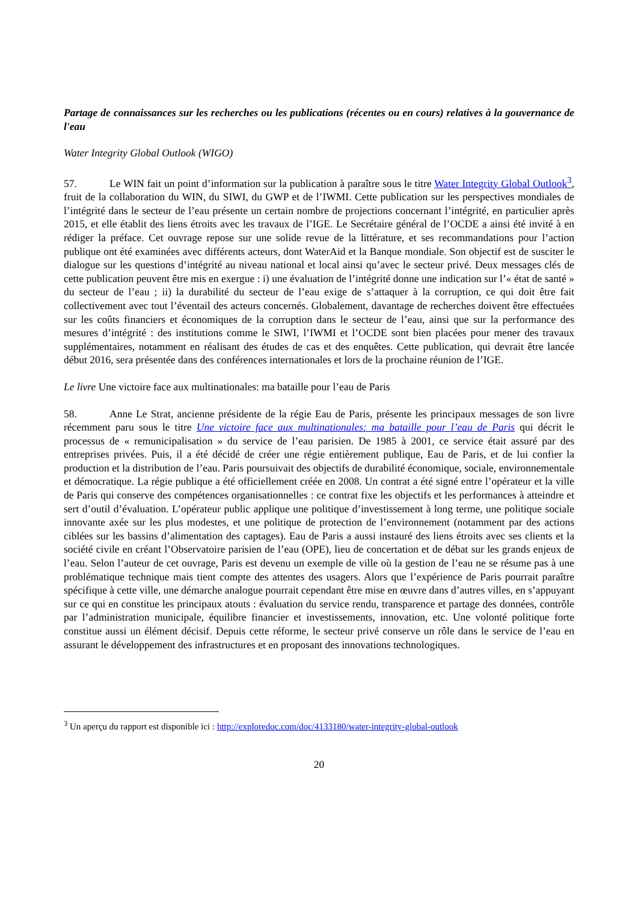Partage de connaissances sur les recherches ou les publications (récentes ou en cours) relatives à la gouvernance de l'eau
Water Integrity Global Outlook (WIGO)
57. Le WIN fait un point d’information sur la publication à paraître sous le titre Water Integrity Global Outlook<sup>3</sup>, fruit de la collaboration du WIN, du SIWI, du GWP et de l’IWMI. Cette publication sur les perspectives mondiales de l’intégrité dans le secteur de l’eau présente un certain nombre de projections concernant l’intégrité, en particulier après 2015, et elle établit des liens étroits avec les travaux de l’IGE. Le Secrétaire général de l’OCDE a ainsi été invité à en rédiger la préface. Cet ouvrage repose sur une solide revue de la littérature, et ses recommandations pour l’action publique ont été examinées avec différents acteurs, dont WaterAid et la Banque mondiale. Son objectif est de susciter le dialogue sur les questions d’intégrité au niveau national et local ainsi qu’avec le secteur privé. Deux messages clés de cette publication peuvent être mis en exergue : i) une évaluation de l’intégrité donne une indication sur l’« état de santé » du secteur de l’eau ; ii) la durabilité du secteur de l’eau exige de s’attaquer à la corruption, ce qui doit être fait collectivement avec tout l’éventail des acteurs concernés. Globalement, davantage de recherches doivent être effectuées sur les coûts financiers et économiques de la corruption dans le secteur de l’eau, ainsi que sur la performance des mesures d’intégrité : des institutions comme le SIWI, l’IWMI et l’OCDE sont bien placées pour mener des travaux supplémentaires, notamment en réalisant des études de cas et des enquêtes. Cette publication, qui devrait être lancée début 2016, sera présentée dans des conférences internationales et lors de la prochaine réunion de l’IGE.
Le livre Une victoire face aux multinationales: ma bataille pour l’eau de Paris
58. Anne Le Strat, ancienne présidente de la régie Eau de Paris, présente les principaux messages de son livre récemment paru sous le titre Une victoire face aux multinationales: ma bataille pour l’eau de Paris qui décrit le processus de « remunicipalisation » du service de l’eau parisien. De 1985 à 2001, ce service était assuré par des entreprises privées. Puis, il a été décidé de créer une régie entièrement publique, Eau de Paris, et de lui confier la production et la distribution de l’eau. Paris poursuivait des objectifs de durabilité économique, sociale, environnementale et démocratique. La régie publique a été officiellement créée en 2008. Un contrat a été signé entre l’opérateur et la ville de Paris qui conserve des compétences organisationnelles : ce contrat fixe les objectifs et les performances à atteindre et sert d’outil d’évaluation. L’opérateur public applique une politique d’investissement à long terme, une politique sociale innovante axée sur les plus modestes, et une politique de protection de l’environnement (notamment par des actions ciblées sur les bassins d’alimentation des captages). Eau de Paris a aussi instauré des liens étroits avec ses clients et la société civile en créant l’Observatoire parisien de l’eau (OPE), lieu de concertation et de débat sur les grands enjeux de l’eau. Selon l’auteur de cet ouvrage, Paris est devenu un exemple de ville où la gestion de l’eau ne se résume pas à une problématique technique mais tient compte des attentes des usagers. Alors que l’expérience de Paris pourrait paraître spécifique à cette ville, une démarche analogue pourrait cependant être mise en œuvre dans d’autres villes, en s’appuyant sur ce qui en constitue les principaux atouts : évaluation du service rendu, transparence et partage des données, contrôle par l’administration municipale, équilibre financier et investissements, innovation, etc. Une volonté politique forte constitue aussi un élément décisif. Depuis cette réforme, le secteur privé conserve un rôle dans le service de l’eau en assurant le développement des infrastructures et en proposant des innovations technologiques.
<sup>3</sup> Un aperçu du rapport est disponible ici : http://exploredoc.com/doc/4133180/water-integrity-global-outlook
20